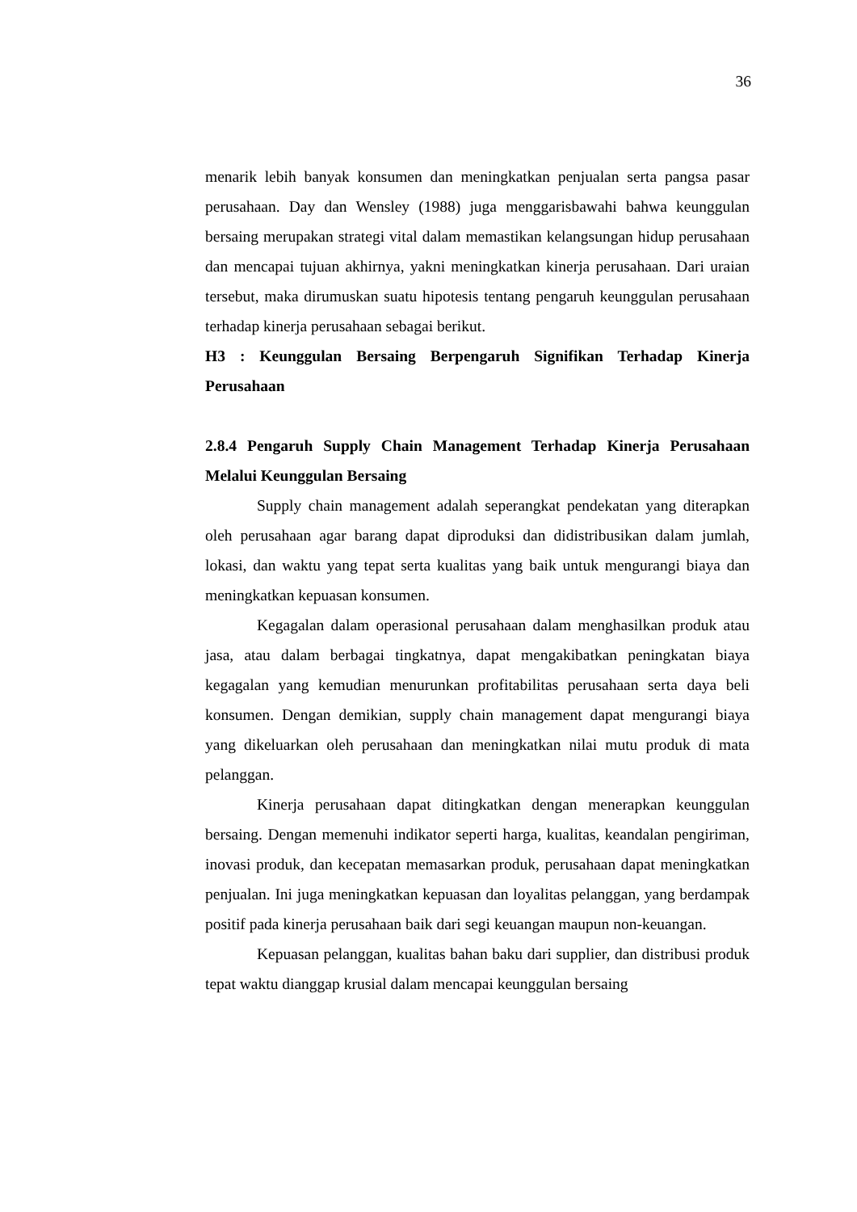36
menarik lebih banyak konsumen dan meningkatkan penjualan serta pangsa pasar perusahaan. Day dan Wensley (1988) juga menggarisbawahi bahwa keunggulan bersaing merupakan strategi vital dalam memastikan kelangsungan hidup perusahaan dan mencapai tujuan akhirnya, yakni meningkatkan kinerja perusahaan. Dari uraian tersebut, maka dirumuskan suatu hipotesis tentang pengaruh keunggulan perusahaan terhadap kinerja perusahaan sebagai berikut.
H3 : Keunggulan Bersaing Berpengaruh Signifikan Terhadap Kinerja Perusahaan
2.8.4 Pengaruh Supply Chain Management Terhadap Kinerja Perusahaan Melalui Keunggulan Bersaing
Supply chain management adalah seperangkat pendekatan yang diterapkan oleh perusahaan agar barang dapat diproduksi dan didistribusikan dalam jumlah, lokasi, dan waktu yang tepat serta kualitas yang baik untuk mengurangi biaya dan meningkatkan kepuasan konsumen.
Kegagalan dalam operasional perusahaan dalam menghasilkan produk atau jasa, atau dalam berbagai tingkatnya, dapat mengakibatkan peningkatan biaya kegagalan yang kemudian menurunkan profitabilitas perusahaan serta daya beli konsumen. Dengan demikian, supply chain management dapat mengurangi biaya yang dikeluarkan oleh perusahaan dan meningkatkan nilai mutu produk di mata pelanggan.
Kinerja perusahaan dapat ditingkatkan dengan menerapkan keunggulan bersaing. Dengan memenuhi indikator seperti harga, kualitas, keandalan pengiriman, inovasi produk, dan kecepatan memasarkan produk, perusahaan dapat meningkatkan penjualan. Ini juga meningkatkan kepuasan dan loyalitas pelanggan, yang berdampak positif pada kinerja perusahaan baik dari segi keuangan maupun non-keuangan.
Kepuasan pelanggan, kualitas bahan baku dari supplier, dan distribusi produk tepat waktu dianggap krusial dalam mencapai keunggulan bersaing